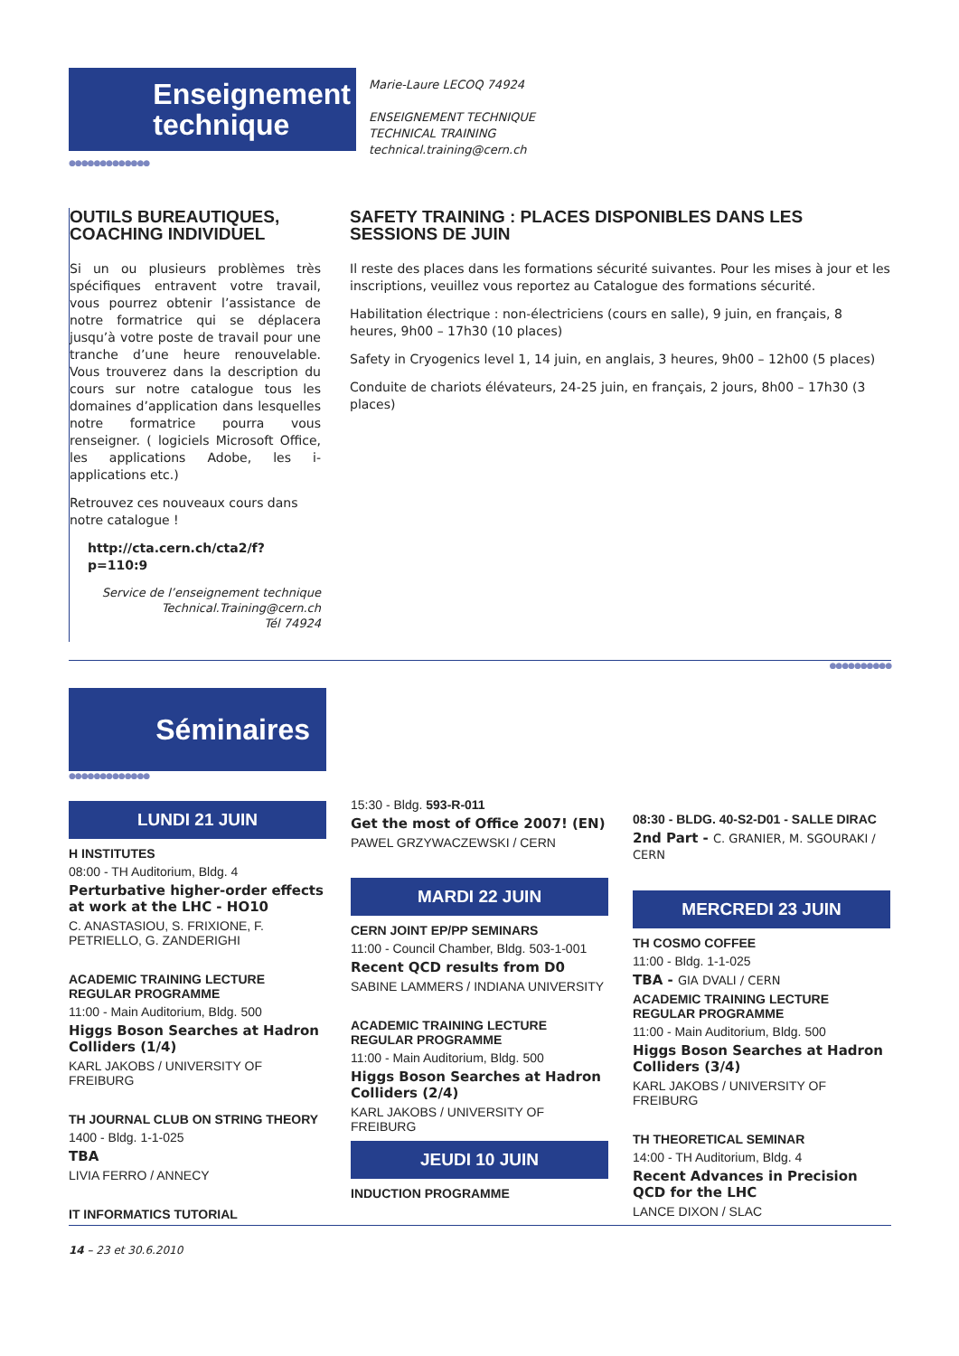Enseignement
technique
Marie-Laure LECOQ 74924
ENSEIGNEMENT TECHNIQUE
TECHNICAL TRAINING
technical.training@cern.ch
●●●●●●●●●●●●●
OUTILS BUREAUTIQUES, COACHING INDIVIDUEL
Si un ou plusieurs problèmes très spécifiques entravent votre travail, vous pourrez obtenir l’assistance de notre formatrice qui se déplacera jusqu’à votre poste de travail pour une tranche d’une heure renouvelable. Vous trouverez dans la description du cours sur notre catalogue tous les domaines d’application dans lesquelles notre formatrice pourra vous renseigner. ( logiciels Microsoft Office, les applications Adobe, les i-applications etc.)
Retrouvez ces nouveaux cours dans notre catalogue !
http://cta.cern.ch/cta2/f?p=110:9
Service de l’enseignement technique
Technical.Training@cern.ch
Tél 74924
SAFETY TRAINING : PLACES DISPONIBLES DANS LES SESSIONS DE JUIN
Il reste des places dans les formations sécurité suivantes. Pour les mises à jour et les inscriptions, veuillez vous reportez au Catalogue des formations sécurité.
Habilitation électrique : non-électriciens (cours en salle), 9 juin, en français, 8 heures, 9h00 – 17h30 (10 places)
Safety in Cryogenics level 1, 14 juin, en anglais, 3 heures, 9h00 – 12h00 (5 places)
Conduite de chariots élévateurs, 24-25 juin, en français, 2 jours, 8h00 – 17h30 (3 places)
●●●●●●●●●●
Séminaires
●●●●●●●●●●●●●
LUNDI 21 JUIN
H INSTITUTES
08:00 - TH Auditorium, Bldg. 4
Perturbative higher-order effects at work at the LHC - HO10
C. ANASTASIOU, S. FRIXIONE, F. PETRIELLO, G. ZANDERIGHI
ACADEMIC TRAINING LECTURE REGULAR PROGRAMME
11:00 - Main Auditorium, Bldg. 500
Higgs Boson Searches at Hadron Colliders (1/4)
KARL JAKOBS / UNIVERSITY OF FREIBURG
TH JOURNAL CLUB ON STRING THEORY
1400 - Bldg. 1-1-025
TBA
LIVIA FERRO / ANNECY
IT INFORMATICS TUTORIAL
15:30 - Bldg. 593-R-011
Get the most of Office 2007! (EN)
PAWEL GRZYWACZEWSKI / CERN
MARDI 22 JUIN
CERN JOINT EP/PP SEMINARS
11:00 - Council Chamber, Bldg. 503-1-001
Recent QCD results from D0
SABINE LAMMERS / INDIANA UNIVERSITY
ACADEMIC TRAINING LECTURE REGULAR PROGRAMME
11:00 - Main Auditorium, Bldg. 500
Higgs Boson Searches at Hadron Colliders (2/4)
KARL JAKOBS / UNIVERSITY OF FREIBURG
JEUDI 10 JUIN
INDUCTION PROGRAMME
08:30 - BLDG. 40-S2-D01 - SALLE DIRAC
2nd Part - C. GRANIER, M. SGOURAKI / CERN
MERCREDI 23 JUIN
TH COSMO COFFEE
11:00 - Bldg. 1-1-025
TBA - GIA DVALI / CERN
ACADEMIC TRAINING LECTURE REGULAR PROGRAMME
11:00 - Main Auditorium, Bldg. 500
Higgs Boson Searches at Hadron Colliders (3/4)
KARL JAKOBS / UNIVERSITY OF FREIBURG
TH THEORETICAL SEMINAR
14:00 - TH Auditorium, Bldg. 4
Recent Advances in Precision QCD for the LHC
LANCE DIXON / SLAC
14 – 23 et 30.6.2010